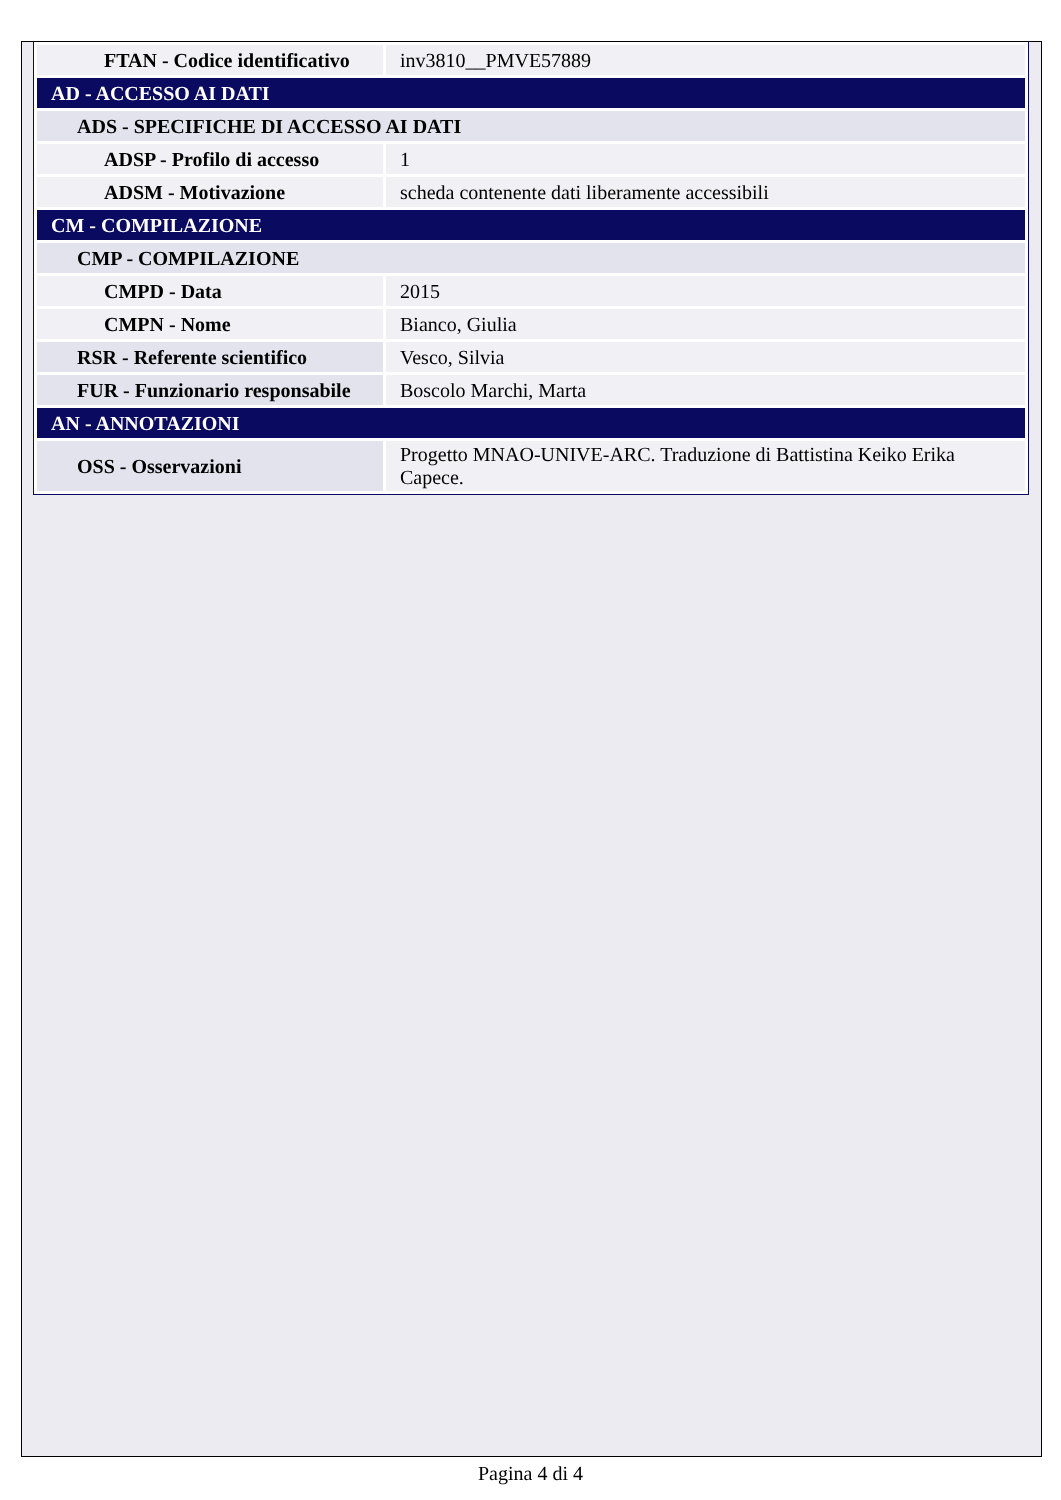| FTAN - Codice identificativo | inv3810__PMVE57889 |
| AD - ACCESSO AI DATI | |
| ADS - SPECIFICHE DI ACCESSO AI DATI | |
| ADSP - Profilo di accesso | 1 |
| ADSM - Motivazione | scheda contenente dati liberamente accessibili |
| CM - COMPILAZIONE | |
| CMP - COMPILAZIONE | |
| CMPD - Data | 2015 |
| CMPN - Nome | Bianco, Giulia |
| RSR - Referente scientifico | Vesco, Silvia |
| FUR - Funzionario responsabile | Boscolo Marchi, Marta |
| AN - ANNOTAZIONI | |
| OSS - Osservazioni | Progetto MNAO-UNIVE-ARC. Traduzione di Battistina Keiko Erika Capece. |
Pagina 4 di 4